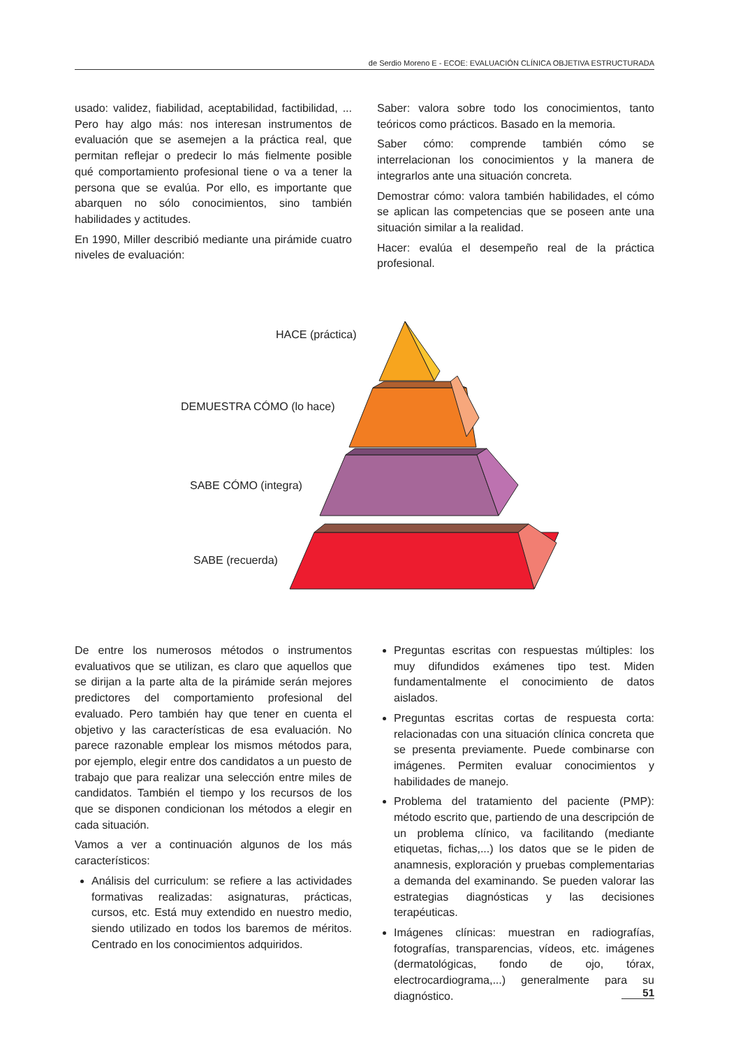de Serdio Moreno E - ECOE: EVALUACIÓN CLÍNICA OBJETIVA ESTRUCTURADA
usado: validez, fiabilidad, aceptabilidad, factibilidad, ... Pero hay algo más: nos interesan instrumentos de evaluación que se asemejen a la práctica real, que permitan reflejar o predecir lo más fielmente posible qué comportamiento profesional tiene o va a tener la persona que se evalúa. Por ello, es importante que abarquen no sólo conocimientos, sino también habilidades y actitudes.
En 1990, Miller describió mediante una pirámide cuatro niveles de evaluación:
Saber: valora sobre todo los conocimientos, tanto teóricos como prácticos. Basado en la memoria.
Saber cómo: comprende también cómo se interrelacionan los conocimientos y la manera de integrarlos ante una situación concreta.
Demostrar cómo: valora también habilidades, el cómo se aplican las competencias que se poseen ante una situación similar a la realidad.
Hacer: evalúa el desempeño real de la práctica profesional.
HACE (práctica)
DEMUESTRA CÓMO (lo hace)
SABE CÓMO (integra)
SABE (recuerda)
De entre los numerosos métodos o instrumentos evaluativos que se utilizan, es claro que aquellos que se dirijan a la parte alta de la pirámide serán mejores predictores del comportamiento profesional del evaluado. Pero también hay que tener en cuenta el objetivo y las características de esa evaluación. No parece razonable emplear los mismos métodos para, por ejemplo, elegir entre dos candidatos a un puesto de trabajo que para realizar una selección entre miles de candidatos. También el tiempo y los recursos de los que se disponen condicionan los métodos a elegir en cada situación.
Vamos a ver a continuación algunos de los más característicos:
Análisis del curriculum: se refiere a las actividades formativas realizadas: asignaturas, prácticas, cursos, etc. Está muy extendido en nuestro medio, siendo utilizado en todos los baremos de méritos. Centrado en los conocimientos adquiridos.
Preguntas escritas con respuestas múltiples: los muy difundidos exámenes tipo test. Miden fundamentalmente el conocimiento de datos aislados.
Preguntas escritas cortas de respuesta corta: relacionadas con una situación clínica concreta que se presenta previamente. Puede combinarse con imágenes. Permiten evaluar conocimientos y habilidades de manejo.
Problema del tratamiento del paciente (PMP): método escrito que, partiendo de una descripción de un problema clínico, va facilitando (mediante etiquetas, fichas,...) los datos que se le piden de anamnesis, exploración y pruebas complementarias a demanda del examinando. Se pueden valorar las estrategias diagnósticas y las decisiones terapéuticas.
Imágenes clínicas: muestran en radiografías, fotografías, transparencias, vídeos, etc. imágenes (dermatológicas, fondo de ojo, tórax, electrocardiograma,...) generalmente para su diagnóstico.
51